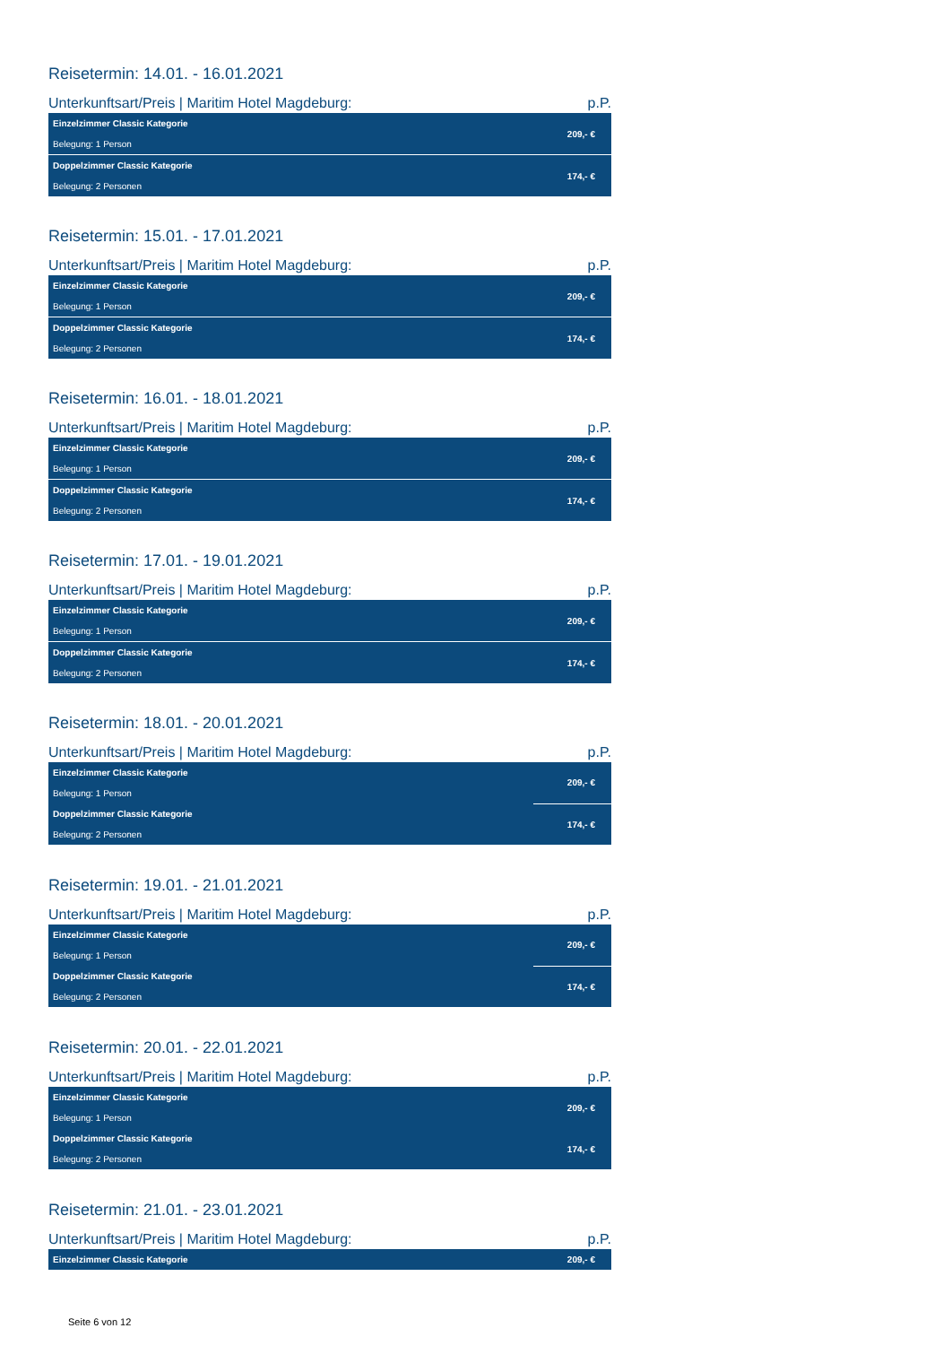Reisetermin: 14.01. - 16.01.2021
| Unterkunftsart/Preis / Maritim Hotel Magdeburg: | p.P. |
| --- | --- |
| Einzelzimmer Classic Kategorie | 209,- € |
| Belegung: 1 Person | |
| Doppelzimmer Classic Kategorie | 174,- € |
| Belegung: 2 Personen | |
Reisetermin: 15.01. - 17.01.2021
| Unterkunftsart/Preis / Maritim Hotel Magdeburg: | p.P. |
| --- | --- |
| Einzelzimmer Classic Kategorie | 209,- € |
| Belegung: 1 Person | |
| Doppelzimmer Classic Kategorie | 174,- € |
| Belegung: 2 Personen | |
Reisetermin: 16.01. - 18.01.2021
| Unterkunftsart/Preis / Maritim Hotel Magdeburg: | p.P. |
| --- | --- |
| Einzelzimmer Classic Kategorie | 209,- € |
| Belegung: 1 Person | |
| Doppelzimmer Classic Kategorie | 174,- € |
| Belegung: 2 Personen | |
Reisetermin: 17.01. - 19.01.2021
| Unterkunftsart/Preis / Maritim Hotel Magdeburg: | p.P. |
| --- | --- |
| Einzelzimmer Classic Kategorie | 209,- € |
| Belegung: 1 Person | |
| Doppelzimmer Classic Kategorie | 174,- € |
| Belegung: 2 Personen | |
Reisetermin: 18.01. - 20.01.2021
| Unterkunftsart/Preis / Maritim Hotel Magdeburg: | p.P. |
| --- | --- |
| Einzelzimmer Classic Kategorie | 209,- € |
| Belegung: 1 Person | |
| Doppelzimmer Classic Kategorie | 174,- € |
| Belegung: 2 Personen | |
Reisetermin: 19.01. - 21.01.2021
| Unterkunftsart/Preis / Maritim Hotel Magdeburg: | p.P. |
| --- | --- |
| Einzelzimmer Classic Kategorie | 209,- € |
| Belegung: 1 Person | |
| Doppelzimmer Classic Kategorie | 174,- € |
| Belegung: 2 Personen | |
Reisetermin: 20.01. - 22.01.2021
| Unterkunftsart/Preis / Maritim Hotel Magdeburg: | p.P. |
| --- | --- |
| Einzelzimmer Classic Kategorie | 209,- € |
| Belegung: 1 Person | |
| Doppelzimmer Classic Kategorie | 174,- € |
| Belegung: 2 Personen | |
Reisetermin: 21.01. - 23.01.2021
| Unterkunftsart/Preis / Maritim Hotel Magdeburg: | p.P. |
| --- | --- |
| Einzelzimmer Classic Kategorie | 209,- € |
Seite 6 von 12